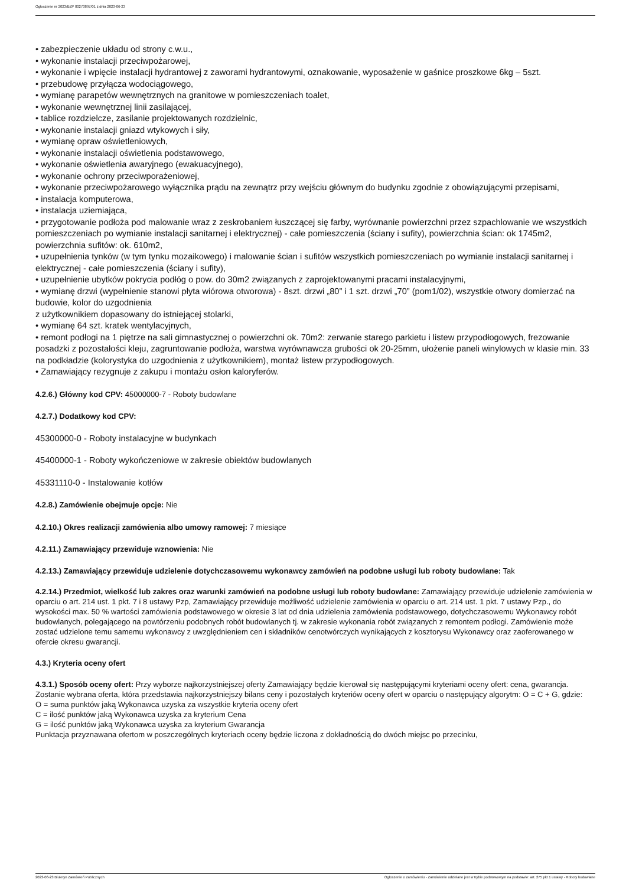Ogłoszenie nr 2023/BZP 00273897/01 z dnia 2023-06-23
• zabezpieczenie układu od strony c.w.u.,
• wykonanie instalacji przeciwpożarowej,
• wykonanie i wpięcie instalacji hydrantowej z zaworami hydrantowymi, oznakowanie, wyposażenie w gaśnice proszkowe 6kg – 5szt.
• przebudowę przyłącza wodociągowego,
• wymianę parapetów wewnętrznych na granitowe w pomieszczeniach toalet,
• wykonanie wewnętrznej linii zasilającej,
• tablice rozdzielcze, zasilanie projektowanych rozdzielnic,
• wykonanie instalacji gniazd wtykowych i siły,
• wymianę opraw oświetleniowych,
• wykonanie instalacji oświetlenia podstawowego,
• wykonanie oświetlenia awaryjnego (ewakuacyjnego),
• wykonanie ochrony przeciwporażeniowej,
• wykonanie przeciwpożarowego wyłącznika prądu na zewnątrz przy wejściu głównym do budynku zgodnie z obowiązującymi przepisami,
• instalacja komputerowa,
• instalacja uziemiająca,
• przygotowanie podłoża pod malowanie wraz z zeskrobaniem łuszczącej się farby, wyrównanie powierzchni przez szpachlowanie we wszystkich pomieszczeniach po wymianie instalacji sanitarnej i elektrycznej) - całe pomieszczenia (ściany i sufity), powierzchnia ścian: ok 1745m2, powierzchnia sufitów: ok. 610m2,
• uzupełnienia tynków (w tym tynku mozaikowego) i malowanie ścian i sufitów wszystkich pomieszczeniach po wymianie instalacji sanitarnej i elektrycznej - całe pomieszczenia (ściany i sufity),
• uzupełnienie ubytków pokrycia podłóg o pow. do 30m2 związanych z zaprojektowanymi pracami instalacyjnymi,
• wymianę drzwi (wypełnienie stanowi płyta wiórowa otworowa) - 8szt. drzwi „80” i 1 szt. drzwi „70” (pom1/02), wszystkie otwory domierzać na budowie, kolor do uzgodnienia
z użytkownikiem dopasowany do istniejącej stolarki,
• wymianę 64 szt. kratek wentylacyjnych,
• remont podłogi na 1 piętrze na sali gimnastycznej o powierzchni ok. 70m2: zerwanie starego parkietu i listew przypodłogowych, frezowanie posadzki z pozostałości kleju, zagruntowanie podłoża, warstwa wyrównawcza grubości ok 20-25mm, ułożenie paneli winylowych w klasie min. 33 na podkładzie (kolorystyka do uzgodnienia z użytkownikiem), montaż listew przypodłogowych.
• Zamawiający rezygnuje z zakupu i montażu osłon kaloryferów.
4.2.6.) Główny kod CPV: 45000000-7 - Roboty budowlane
4.2.7.) Dodatkowy kod CPV:
45300000-0 - Roboty instalacyjne w budynkach
45400000-1 - Roboty wykończeniowe w zakresie obiektów budowlanych
45331110-0 - Instalowanie kotłów
4.2.8.) Zamówienie obejmuje opcje: Nie
4.2.10.) Okres realizacji zamówienia albo umowy ramowej: 7 miesiące
4.2.11.) Zamawiający przewiduje wznowienia: Nie
4.2.13.) Zamawiający przewiduje udzielenie dotychczasowemu wykonawcy zamówień na podobne usługi lub roboty budowlane: Tak
4.2.14.) Przedmiot, wielkość lub zakres oraz warunki zamówień na podobne usługi lub roboty budowlane: Zamawiający przewiduje udzielenie zamówienia w oparciu o art. 214 ust. 1 pkt. 7 i 8 ustawy Pzp, Zamawiający przewiduje możliwość udzielenie zamówienia w oparciu o art. 214 ust. 1 pkt. 7 ustawy Pzp., do wysokości max. 50 % wartości zamówienia podstawowego w okresie 3 lat od dnia udzielenia zamówienia podstawowego, dotychczasowemu Wykonawcy robót budowlanych, polegającego na powtórzeniu podobnych robót budowlanych tj. w zakresie wykonania robót związanych z remontem podłogi. Zamówienie może zostać udzielone temu samemu wykonawcy z uwzględnieniem cen i składników cenotwórczych wynikających z kosztorysu Wykonawcy oraz zaoferowanego w ofercie okresu gwarancji.
4.3.) Kryteria oceny ofert
4.3.1.) Sposób oceny ofert: Przy wyborze najkorzystniejszej oferty Zamawiający będzie kierował się następującymi kryteriami oceny ofert: cena, gwarancja.
Zostanie wybrana oferta, która przedstawia najkorzystniejszy bilans ceny i pozostałych kryteriów oceny ofert w oparciu o następujący algorytm: O = C + G, gdzie:
O = suma punktów jaką Wykonawca uzyska za wszystkie kryteria oceny ofert
C = ilość punktów jaką Wykonawca uzyska za kryterium Cena
G = ilość punktów jaką Wykonawca uzyska za kryterium Gwarancja
Punktacja przyznawana ofertom w poszczególnych kryteriach oceny będzie liczona z dokładnością do dwóch miejsc po przecinku,
2023-06-23 Biuletyn Zamówień Publicznych Ogłoszenie o zamówieniu - Zamówienie udzielane jest w trybie podstawowym na podstawie: art. 275 pkt 1 ustawy - Roboty budowlane